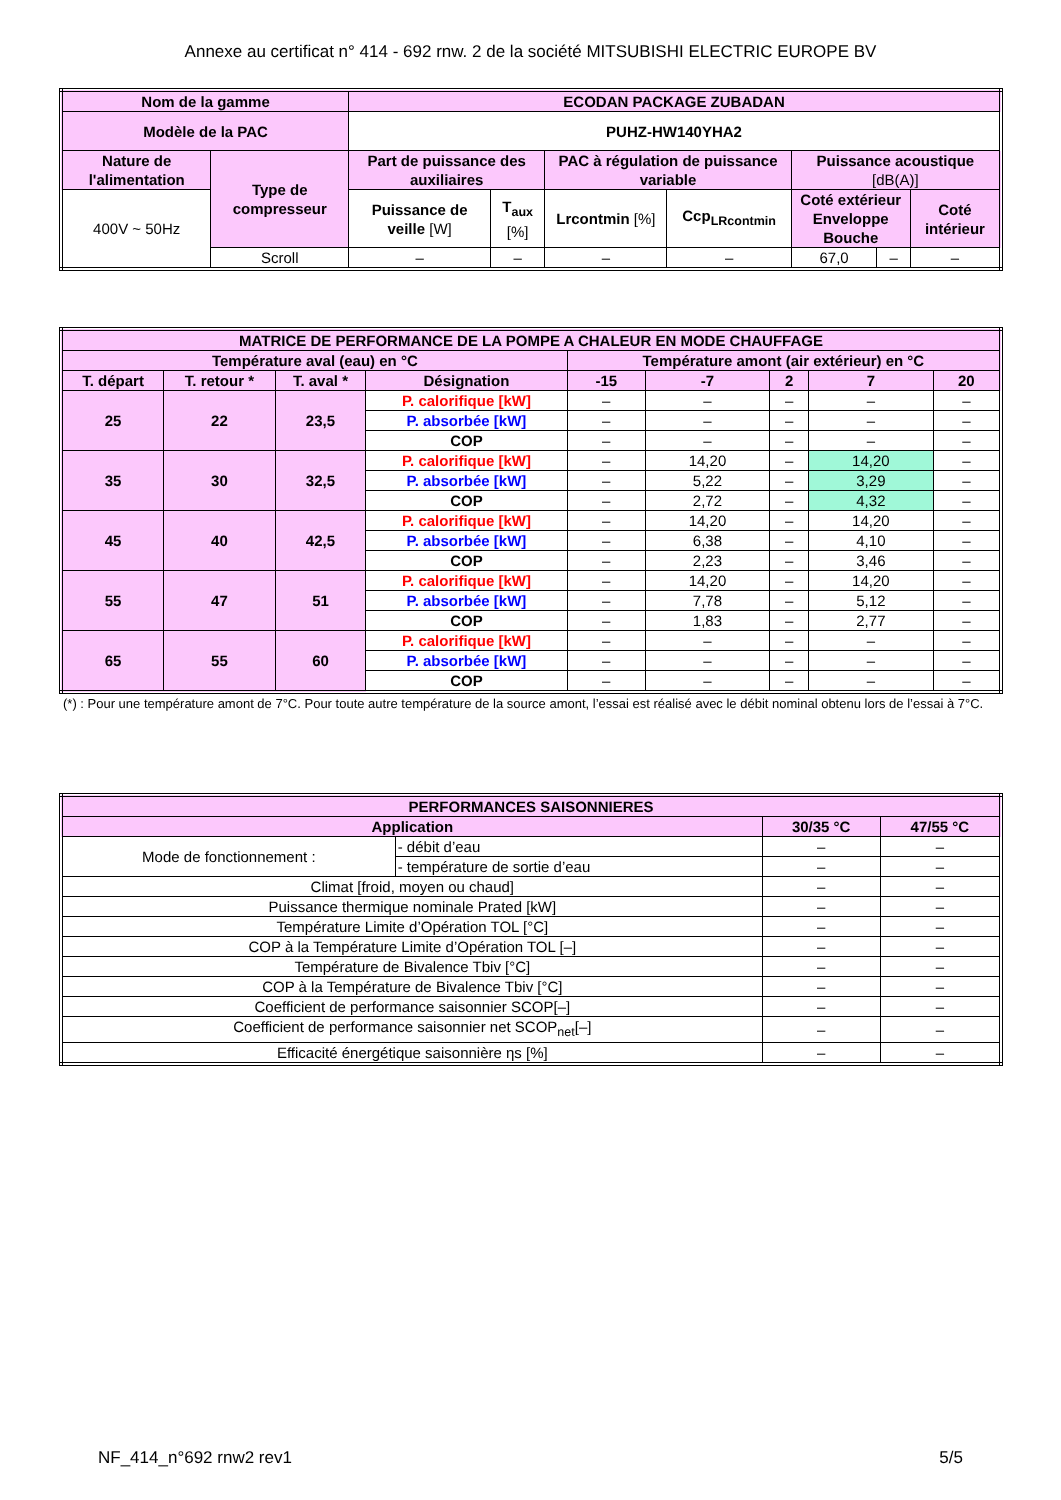Annexe au certificat n° 414 - 692 rnw. 2 de la société MITSUBISHI ELECTRIC EUROPE BV
| Nom de la gamme | | ECODAN PACKAGE ZUBADAN | | | | | | |
| Modèle de la PAC | | PUHZ-HW140YHA2 | | | | | | |
| Nature de l'alimentation | Type de compresseur | Part de puissance des auxiliaires | | PAC à régulation de puissance variable | | Puissance acoustique [dB(A)] | | |
| 400V ~ 50Hz | | Puissance de veille [W] | T<sub>aux</sub> [%] | Lrcontmin [%] | Ccp<sub>LRcontmin</sub> | Coté extérieur Enveloppe Bouche | | Coté intérieur |
| | Scroll | – | – | – | – | 67,0 | – | – |
| MATRICE DE PERFORMANCE DE LA POMPE A CHALEUR EN MODE CHAUFFAGE | | | | | | | | |
| Température aval (eau) en °C | | | | Température amont (air extérieur) en °C | | | | |
| T. départ | T. retour * | T. aval * | Désignation | -15 | -7 | 2 | 7 | 20 |
| 25 | 22 | 23,5 | P. calorifique [kW] | – | – | – | – | – |
| | | | P. absorbée [kW] | – | – | – | – | – |
| | | | COP | – | – | – | – | – |
| 35 | 30 | 32,5 | P. calorifique [kW] | – | 14,20 | – | 14,20 | – |
| | | | P. absorbée [kW] | – | 5,22 | – | 3,29 | – |
| | | | COP | – | 2,72 | – | 4,32 | – |
| 45 | 40 | 42,5 | P. calorifique [kW] | – | 14,20 | – | 14,20 | – |
| | | | P. absorbée [kW] | – | 6,38 | – | 4,10 | – |
| | | | COP | – | 2,23 | – | 3,46 | – |
| 55 | 47 | 51 | P. calorifique [kW] | – | 14,20 | – | 14,20 | – |
| | | | P. absorbée [kW] | – | 7,78 | – | 5,12 | – |
| | | | COP | – | 1,83 | – | 2,77 | – |
| 65 | 55 | 60 | P. calorifique [kW] | – | – | – | – | – |
| | | | P. absorbée [kW] | – | – | – | – | – |
| | | | COP | – | – | – | – | – |
(*) : Pour une température amont de 7°C. Pour toute autre température de la source amont, l’essai est réalisé avec le débit nominal obtenu lors de l’essai à 7°C.
| PERFORMANCES SAISONNIERES | | | |
| Application | | 30/35 °C | 47/55 °C |
| Mode de fonctionnement : | - débit d’eau | – | – |
| | - température de sortie d’eau | – | – |
| Climat [froid, moyen ou chaud] | | – | – |
| Puissance thermique nominale Prated [kW] | | – | – |
| Température Limite d’Opération TOL [°C] | | – | – |
| COP à la Température Limite d’Opération TOL [–] | | – | – |
| Température de Bivalence Tbiv [°C] | | – | – |
| COP à la Température de Bivalence Tbiv [°C] | | – | – |
| Coefficient de performance saisonnier SCOP[–] | | – | – |
| Coefficient de performance saisonnier net SCOP<sub>net</sub>[–] | | – | – |
| Efficacité énergétique saisonnière ηs [%] | | – | – |
NF_414_n°692 rnw2 rev1 5/5